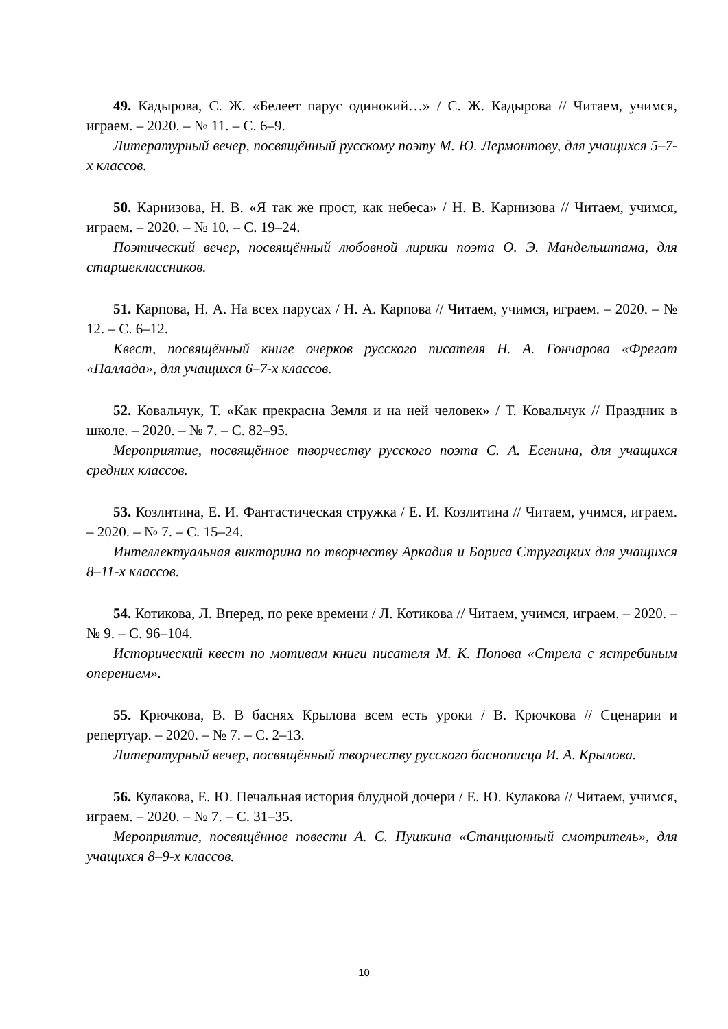49. Кадырова, С. Ж. «Белеет парус одинокий…» / С. Ж. Кадырова // Читаем, учимся, играем. – 2020. – № 11. – С. 6–9.
Литературный вечер, посвящённый русскому поэту М. Ю. Лермонтову, для учащихся 5–7-х классов.
50. Карнизова, Н. В. «Я так же прост, как небеса» / Н. В. Карнизова // Читаем, учимся, играем. – 2020. – № 10. – С. 19–24.
Поэтический вечер, посвящённый любовной лирики поэта О. Э. Мандельштама, для старшеклассников.
51. Карпова, Н. А. На всех парусах / Н. А. Карпова // Читаем, учимся, играем. – 2020. – № 12. – С. 6–12.
Квест, посвящённый книге очерков русского писателя Н. А. Гончарова «Фрегат «Паллада», для учащихся 6–7-х классов.
52. Ковальчук, Т. «Как прекрасна Земля и на ней человек» / Т. Ковальчук // Праздник в школе. – 2020. – № 7. – С. 82–95.
Мероприятие, посвящённое творчеству русского поэта С. А. Есенина, для учащихся средних классов.
53. Козлитина, Е. И. Фантастическая стружка / Е. И. Козлитина // Читаем, учимся, играем. – 2020. – № 7. – С. 15–24.
Интеллектуальная викторина по творчеству Аркадия и Бориса Стругацких для учащихся 8–11-х классов.
54. Котикова, Л. Вперед, по реке времени / Л. Котикова // Читаем, учимся, играем. – 2020. – № 9. – С. 96–104.
Исторический квест по мотивам книги писателя М. К. Попова «Стрела с ястребиным оперением».
55. Крючкова, В. В баснях Крылова всем есть уроки / В. Крючкова // Сценарии и репертуар. – 2020. – № 7. – С. 2–13.
Литературный вечер, посвящённый творчеству русского баснописца И. А. Крылова.
56. Кулакова, Е. Ю. Печальная история блудной дочери / Е. Ю. Кулакова // Читаем, учимся, играем. – 2020. – № 7. – С. 31–35.
Мероприятие, посвящённое повести А. С. Пушкина «Станционный смотритель», для учащихся 8–9-х классов.
10